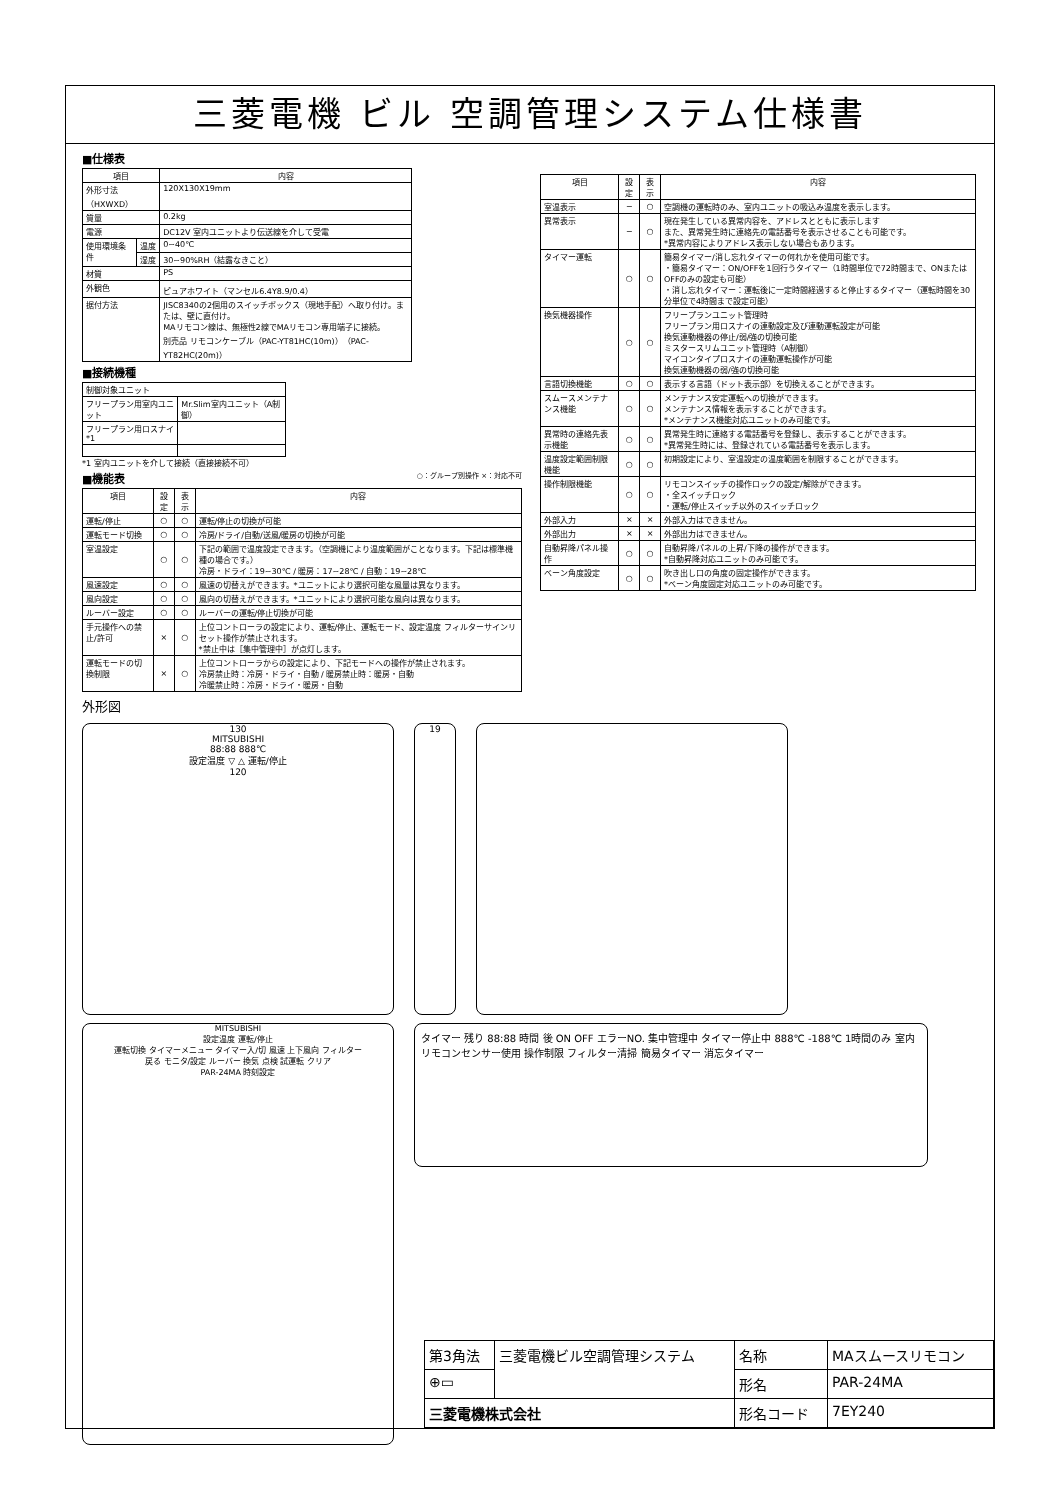三菱電機 ビル 空調管理システム仕様書
■仕様表
| 項目 | | 内容 |
| --- | --- | --- |
| 外形寸法（HXWXD） | | 120X130X19mm |
| 質量 | | 0.2kg |
| 電源 | | DC12V 室内ユニットより伝送線を介して受電 |
| 使用環境条件 | 温度 | 0~40℃ |
| | 湿度 | 30~90%RH（結露なきこと） |
| 材質 | | PS |
| 外観色 | | ピュアホワイト（マンセル6.4Y8.9/0.4） |
| 据付方法 | | JISC8340の2個用のスイッチボックス（現地手配）へ取り付け。または、壁に直付け。 MAリモコン線は、無極性2線でMAリモコン専用端子に接続。 別売品 リモコンケーブル（PAC-YT81HC(10m)）（PAC-YT82HC(20m)） |
■接続機種
| 制御対象ユニット | |
| フリープラン用室内ユニット | Mr.Slim室内ユニット（A制御） |
| フリープラン用ロスナイ *1 | |
*1 室内ユニットを介して接続（直接接続不可）
■機能表 ○：グループ別操作 ×：対応不可
| 項目 | 設定 | 表示 | 内容 |
| --- | --- | --- | --- |
| 運転/停止 | ○ | ○ | 運転/停止の切換が可能 |
| 運転モード切換 | ○ | ○ | 冷房/ドライ/自動/送風/暖房の切換が可能 |
| 室温設定 | ○ | ○ | 下記の範囲で温度設定できます。（空調機により温度範囲がことなります。下記は標準機種の場合です。） 冷房・ドライ：19~30℃ / 暖房：17~28℃ / 自動：19~28℃ |
| 風速設定 | ○ | ○ | 風速の切替えができます。*ユニットにより選択可能な風量は異なります。 |
| 風向設定 | ○ | ○ | 風向の切替えができます。*ユニットにより選択可能な風向は異なります。 |
| ルーバー設定 | ○ | ○ | ルーバーの運転/停止切換が可能 |
| 手元操作への禁止/許可 | × | ○ | 上位コントローラの設定により、運転/停止、運転モード、設定温度 フィルターサインリセット操作が禁止されます。 *禁止中は［集中管理中］が点灯します。 |
| 運転モードの切換制限 | × | ○ | 上位コントローラからの設定により、下記モードへの操作が禁止されます。 冷房禁止時：冷房・ドライ・自動 / 暖房禁止時：暖房・自動 冷暖禁止時：冷房・ドライ・暖房・自動 |
| 項目 | 設定 | 表示 | 内容 |
| --- | --- | --- | --- |
| 室温表示 | − | ○ | 空調機の運転時のみ、室内ユニットの吸込み温度を表示します。 |
| 異常表示 | − | ○ | 現在発生している異常内容を、アドレスとともに表示します また、異常発生時に連絡先の電話番号を表示させることも可能です。 *異常内容によりアドレス表示しない場合もあります。 |
| タイマー運転 | ○ | ○ | 簡易タイマー/消し忘れタイマーの何れかを使用可能です。 ・簡易タイマー：ON/OFFを1回行うタイマー（1時間単位で72時間まで、ONまたはOFFのみの設定も可能） ・消し忘れタイマー：運転後に一定時間経過すると停止するタイマー（運転時間を30分単位で4時間まで設定可能） |
| 換気機器操作 | ○ | ○ | フリープランユニット管理時 フリープラン用ロスナイの連動設定及び連動運転設定が可能 換気連動機器の停止/弱/強の切換可能 ミスタースリムユニット管理時（A制御） マイコンタイプロスナイの連動運転操作が可能 換気連動機器の弱/強の切換可能 |
| 言語切換機能 | ○ | ○ | 表示する言語（ドット表示部）を切換えることができます。 |
| スムースメンテナンス機能 | ○ | ○ | メンテナンス安定運転への切換ができます。 メンテナンス情報を表示することができます。 *メンテナンス機能対応ユニットのみ可能です。 |
| 異常時の連絡先表示機能 | ○ | ○ | 異常発生時に連絡する電話番号を登録し、表示することができます。 *異常発生時には、登録されている電話番号を表示します。 |
| 温度設定範囲制限機能 | ○ | ○ | 初期設定により、室温設定の温度範囲を制限することができます。 |
| 操作制限機能 | ○ | ○ | リモコンスイッチの操作ロックの設定/解除ができます。 ・全スイッチロック ・運転/停止スイッチ以外のスイッチロック |
| 外部入力 | × | × | 外部入力はできません。 |
| 外部出力 | × | × | 外部出力はできません。 |
| 自動昇降パネル操作 | ○ | ○ | 自動昇降パネルの上昇/下降の操作ができます。 *自動昇降対応ユニットのみ可能です。 |
| ベーン角度設定 | ○ | ○ | 吹き出し口の角度の固定操作ができます。 *ベーン角度固定対応ユニットのみ可能です。 |
外形図
130
MITSUBISHI
88:88 888℃
設定温度 ▽ △ 運転/停止
120
19
MITSUBISHI
設定温度 運転/停止
運転切換 タイマーメニュー タイマー入/切 風速 上下風向 フィルター
戻る モニタ/設定 ルーバー 換気 点検 試運転 クリア
PAR-24MA 時刻設定
タイマー 残り 88:88 時間 後 ON OFF エラーNO. 集中管理中 タイマー停止中 888℃ -188℃ 1時間のみ 室内リモコンセンサー使用 操作制限 フィルター清掃 簡易タイマー 消忘タイマー
| 第3角法 | 三菱電機ビル空調管理システム | 名称 | MAスムースリモコン |
| ⊕▭ | | 形名 | PAR-24MA |
| 三菱電機株式会社 | | 形名コード | 7EY240 |